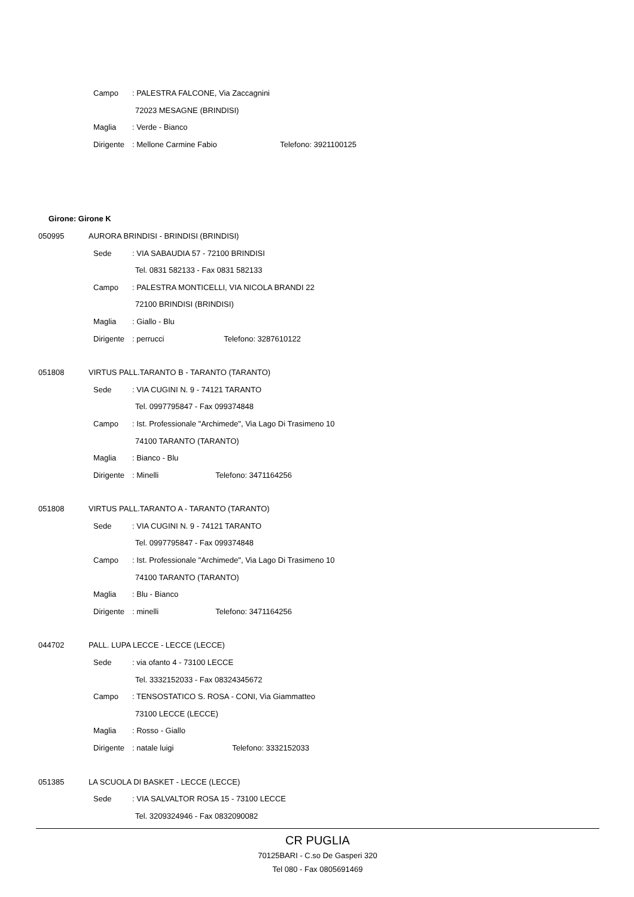Campo: PALESTRA FALCONE, Via Zaccagnini
72023 MESAGNE (BRINDISI)
Maglia: Verde - Bianco
Dirigente: Mellone Carmine Fabio Telefono: 3921100125
Girone: Girone K
050995 AURORA BRINDISI - BRINDISI (BRINDISI)
Sede: VIA SABAUDIA 57 - 72100 BRINDISI
Tel. 0831 582133 - Fax 0831 582133
Campo: PALESTRA MONTICELLI, VIA NICOLA BRANDI 22
72100 BRINDISI (BRINDISI)
Maglia: Giallo - Blu
Dirigente: perrucci Telefono: 3287610122
051808 VIRTUS PALL.TARANTO B - TARANTO (TARANTO)
Sede: VIA CUGINI N. 9 - 74121 TARANTO
Tel. 0997795847 - Fax 099374848
Campo: Ist. Professionale "Archimede", Via Lago Di Trasimeno 10
74100 TARANTO (TARANTO)
Maglia: Bianco - Blu
Dirigente: Minelli Telefono: 3471164256
051808 VIRTUS PALL.TARANTO A - TARANTO (TARANTO)
Sede: VIA CUGINI N. 9 - 74121 TARANTO
Tel. 0997795847 - Fax 099374848
Campo: Ist. Professionale "Archimede", Via Lago Di Trasimeno 10
74100 TARANTO (TARANTO)
Maglia: Blu - Bianco
Dirigente: minelli Telefono: 3471164256
044702 PALL. LUPA LECCE - LECCE (LECCE)
Sede: via ofanto 4 - 73100 LECCE
Tel. 3332152033 - Fax 08324345672
Campo: TENSOSTATICO S. ROSA - CONI, Via Giammatteo
73100 LECCE (LECCE)
Maglia: Rosso - Giallo
Dirigente: natale luigi Telefono: 3332152033
051385 LA SCUOLA DI BASKET - LECCE (LECCE)
Sede: VIA SALVALTOR ROSA 15 - 73100 LECCE
Tel. 3209324946 - Fax 0832090082
CR PUGLIA
70125BARI - C.so De Gasperi 320
Tel 080 - Fax 0805691469